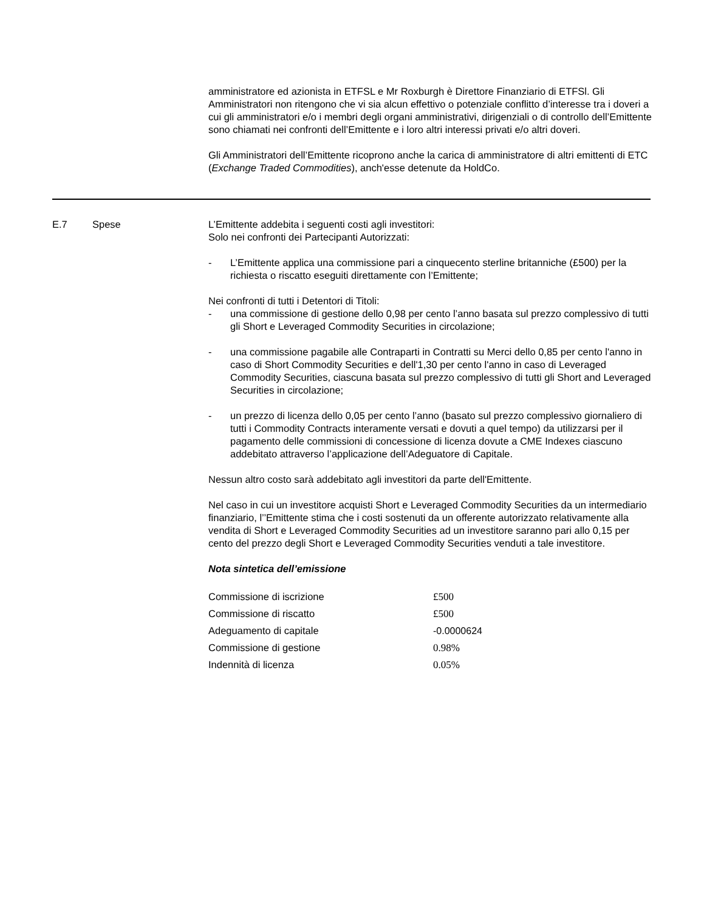amministratore ed azionista in ETFSL e Mr Roxburgh è Direttore Finanziario di ETFSl. Gli Amministratori non ritengono che vi sia alcun effettivo o potenziale conflitto d’interesse tra i doveri a cui gli amministratori e/o i membri degli organi amministrativi, dirigenziali o di controllo dell’Emittente sono chiamati nei confronti dell’Emittente e i loro altri interessi privati e/o altri doveri.
Gli Amministratori dell’Emittente ricoprono anche la carica di amministratore di altri emittenti di ETC (Exchange Traded Commodities), anch'esse detenute da HoldCo.
E.7 Spese L’Emittente addebita i seguenti costi agli investitori:
Solo nei confronti dei Partecipanti Autorizzati:
- L’Emittente applica una commissione pari a cinquecento sterline britanniche (£500) per la richiesta o riscatto eseguiti direttamente con l’Emittente;
Nei confronti di tutti i Detentori di Titoli:
- una commissione di gestione dello 0,98 per cento l’anno basata sul prezzo complessivo di tutti gli Short e Leveraged Commodity Securities in circolazione;
- una commissione pagabile alle Contraparti in Contratti su Merci dello 0,85 per cento l'anno in caso di Short Commodity Securities e dell'1,30 per cento l'anno in caso di Leveraged Commodity Securities, ciascuna basata sul prezzo complessivo di tutti gli Short and Leveraged Securities in circolazione;
- un prezzo di licenza dello 0,05 per cento l’anno (basato sul prezzo complessivo giornaliero di tutti i Commodity Contracts interamente versati e dovuti a quel tempo) da utilizzarsi per il pagamento delle commissioni di concessione di licenza dovute a CME Indexes ciascuno addebitato attraverso l’applicazione dell’Adeguatore di Capitale.
Nessun altro costo sarà addebitato agli investitori da parte dell'Emittente.
Nel caso in cui un investitore acquisti Short e Leveraged Commodity Securities da un intermediario finanziario, l’’Emittente stima che i costi sostenuti da un offerente autorizzato relativamente alla vendita di Short e Leveraged Commodity Securities ad un investitore saranno pari allo 0,15 per cento del prezzo degli Short e Leveraged Commodity Securities venduti a tale investitore.
Nota sintetica dell’emissione
| Commissione di iscrizione | £500 |
| Commissione di riscatto | £500 |
| Adeguamento di capitale | -0.0000624 |
| Commissione di gestione | 0.98% |
| Indennità di licenza | 0.05% |